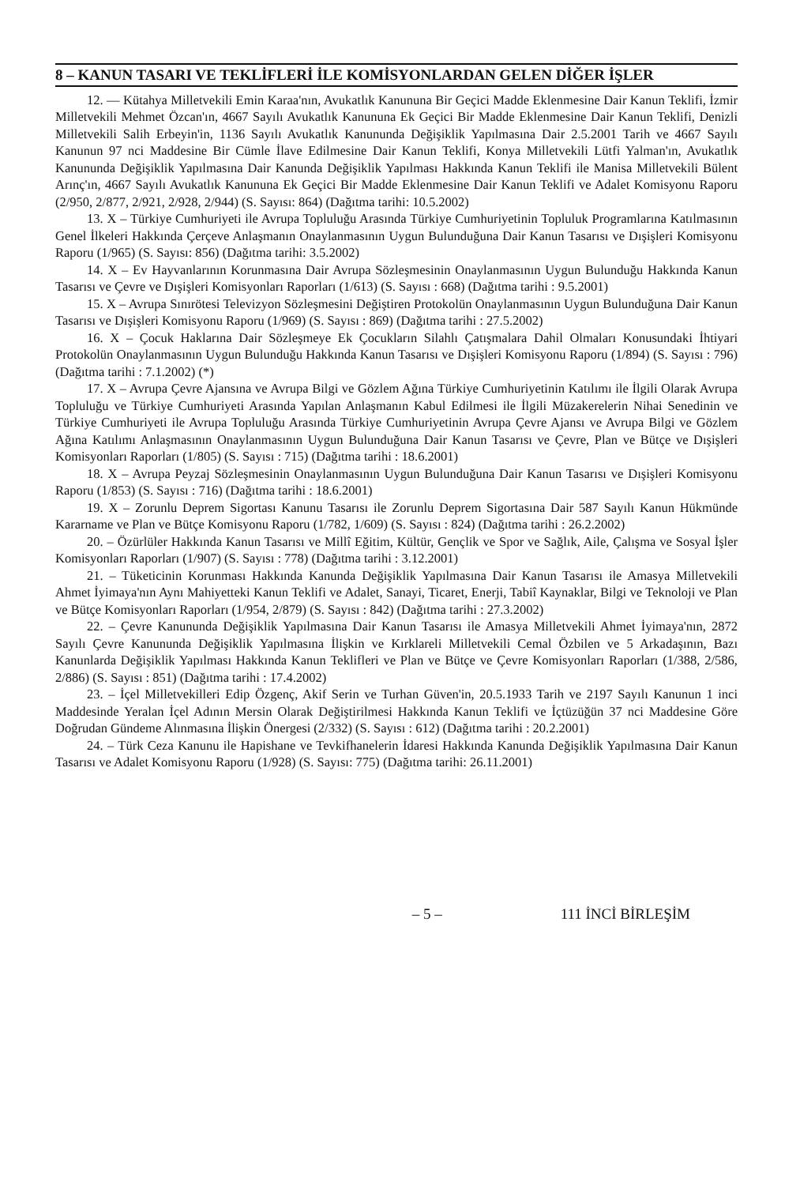8 – KANUN TASARI VE TEKLİFLERİ İLE KOMİSYONLARDAN GELEN DİĞER İŞLER
12. — Kütahya Milletvekili Emin Karaa'nın, Avukatlık Kanununa Bir Geçici Madde Eklenmesine Dair Kanun Teklifi, İzmir Milletvekili Mehmet Özcan'ın, 4667 Sayılı Avukatlık Kanununa Ek Geçici Bir Madde Eklenmesine Dair Kanun Teklifi, Denizli Milletvekili Salih Erbeyin'in, 1136 Sayılı Avukatlık Kanununda Değişiklik Yapılmasına Dair 2.5.2001 Tarih ve 4667 Sayılı Kanunun 97 nci Maddesine Bir Cümle İlave Edilmesine Dair Kanun Teklifi, Konya Milletvekili Lütfi Yalman'ın, Avukatlık Kanununda Değişiklik Yapılmasına Dair Kanunda Değişiklik Yapılması Hakkında Kanun Teklifi ile Manisa Milletvekili Bülent Arınç'ın, 4667 Sayılı Avukatlık Kanununa Ek Geçici Bir Madde Eklenmesine Dair Kanun Teklifi ve Adalet Komisyonu Raporu (2/950, 2/877, 2/921, 2/928, 2/944) (S. Sayısı: 864) (Dağıtma tarihi: 10.5.2002)
13. X – Türkiye Cumhuriyeti ile Avrupa Topluluğu Arasında Türkiye Cumhuriyetinin Topluluk Programlarına Katılmasının Genel İlkeleri Hakkında Çerçeve Anlaşmanın Onaylanmasının Uygun Bulunduğuna Dair Kanun Tasarısı ve Dışişleri Komisyonu Raporu (1/965) (S. Sayısı: 856) (Dağıtma tarihi: 3.5.2002)
14. X – Ev Hayvanlarının Korunmasına Dair Avrupa Sözleşmesinin Onaylanmasının Uygun Bulunduğu Hakkında Kanun Tasarısı ve Çevre ve Dışişleri Komisyonları Raporları (1/613) (S. Sayısı : 668) (Dağıtma tarihi : 9.5.2001)
15. X – Avrupa Sınırötesi Televizyon Sözleşmesini Değiştiren Protokolün Onaylanmasının Uygun Bulunduğuna Dair Kanun Tasarısı ve Dışişleri Komisyonu Raporu (1/969) (S. Sayısı : 869) (Dağıtma tarihi : 27.5.2002)
16. X – Çocuk Haklarına Dair Sözleşmeye Ek Çocukların Silahlı Çatışmalara Dahil Olmaları Konusundaki İhtiyari Protokolün Onaylanmasının Uygun Bulunduğu Hakkında Kanun Tasarısı ve Dışişleri Komisyonu Raporu (1/894) (S. Sayısı : 796) (Dağıtma tarihi : 7.1.2002) (*)
17. X – Avrupa Çevre Ajansına ve Avrupa Bilgi ve Gözlem Ağına Türkiye Cumhuriyetinin Katılımı ile İlgili Olarak Avrupa Topluluğu ve Türkiye Cumhuriyeti Arasında Yapılan Anlaşmanın Kabul Edilmesi ile İlgili Müzakerelerin Nihai Senedinin ve Türkiye Cumhuriyeti ile Avrupa Topluluğu Arasında Türkiye Cumhuriyetinin Avrupa Çevre Ajansı ve Avrupa Bilgi ve Gözlem Ağına Katılımı Anlaşmasının Onaylanmasının Uygun Bulunduğuna Dair Kanun Tasarısı ve Çevre, Plan ve Bütçe ve Dışişleri Komisyonları Raporları (1/805) (S. Sayısı : 715) (Dağıtma tarihi : 18.6.2001)
18. X – Avrupa Peyzaj Sözleşmesinin Onaylanmasının Uygun Bulunduğuna Dair Kanun Tasarısı ve Dışişleri Komisyonu Raporu (1/853) (S. Sayısı : 716) (Dağıtma tarihi : 18.6.2001)
19. X – Zorunlu Deprem Sigortası Kanunu Tasarısı ile Zorunlu Deprem Sigortasına Dair 587 Sayılı Kanun Hükmünde Kararname ve Plan ve Bütçe Komisyonu Raporu (1/782, 1/609) (S. Sayısı : 824) (Dağıtma tarihi : 26.2.2002)
20. – Özürlüler Hakkında Kanun Tasarısı ve Millî Eğitim, Kültür, Gençlik ve Spor ve Sağlık, Aile, Çalışma ve Sosyal İşler Komisyonları Raporları (1/907) (S. Sayısı : 778) (Dağıtma tarihi : 3.12.2001)
21. – Tüketicinin Korunması Hakkında Kanunda Değişiklik Yapılmasına Dair Kanun Tasarısı ile Amasya Milletvekili Ahmet İyimaya'nın Aynı Mahiyetteki Kanun Teklifi ve Adalet, Sanayi, Ticaret, Enerji, Tabiî Kaynaklar, Bilgi ve Teknoloji ve Plan ve Bütçe Komisyonları Raporları (1/954, 2/879) (S. Sayısı : 842) (Dağıtma tarihi : 27.3.2002)
22. – Çevre Kanununda Değişiklik Yapılmasına Dair Kanun Tasarısı ile Amasya Milletvekili Ahmet İyimaya'nın, 2872 Sayılı Çevre Kanununda Değişiklik Yapılmasına İlişkin ve Kırklareli Milletvekili Cemal Özbilen ve 5 Arkadaşının, Bazı Kanunlarda Değişiklik Yapılması Hakkında Kanun Teklifleri ve Plan ve Bütçe ve Çevre Komisyonları Raporları (1/388, 2/586, 2/886) (S. Sayısı : 851) (Dağıtma tarihi : 17.4.2002)
23. – İçel Milletvekilleri Edip Özgenç, Akif Serin ve Turhan Güven'in, 20.5.1933 Tarih ve 2197 Sayılı Kanunun 1 inci Maddesinde Yeralan İçel Adının Mersin Olarak Değiştirilmesi Hakkında Kanun Teklifi ve İçtüzüğün 37 nci Maddesine Göre Doğrudan Gündeme Alınmasına İlişkin Önergesi (2/332) (S. Sayısı : 612) (Dağıtma tarihi : 20.2.2001)
24. – Türk Ceza Kanunu ile Hapishane ve Tevkifhanelerin İdaresi Hakkında Kanunda Değişiklik Yapılmasına Dair Kanun Tasarısı ve Adalet Komisyonu Raporu (1/928) (S. Sayısı: 775) (Dağıtma tarihi: 26.11.2001)
– 5 – 111 İNCİ BİRLEŞİM